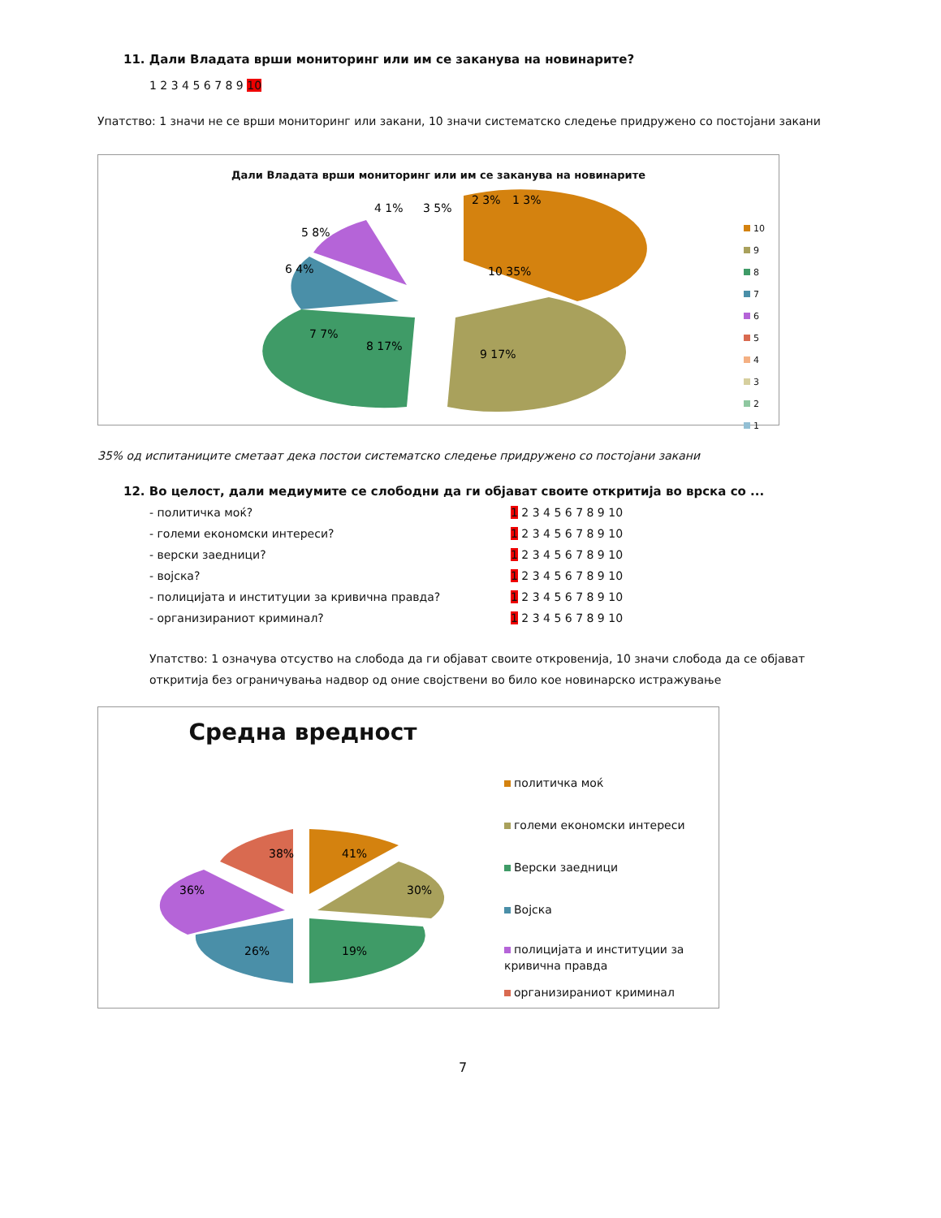11. Дали Владата врши мониторинг или им се заканува на новинарите?
1 2 3 4 5 6 7 8 9 10
Упатство: 1 значи не се врши мониторинг или закани, 10 значи систематско следење придружено со постојани закани
Дали Владата врши мониторинг или им се заканува на новинарите
10 35%
9 17%
8 17%
7 7%
6 4%
5 8%
4 1%
3 5%
2 3%
1 3%
10
9
8
7
6
5
4
3
2
1
35% од испитаниците сметаат дека постои систематско следење придружено со постојани закани
12. Во целост, дали медиумите се слободни да ги објават своите откритија во врска со ...
- политичка моќ? 1 2 3 4 5 6 7 8 9 10
- големи економски интереси? 1 2 3 4 5 6 7 8 9 10
- верски заедници? 1 2 3 4 5 6 7 8 9 10
- војска? 1 2 3 4 5 6 7 8 9 10
- полицијата и институции за кривична правда? 1 2 3 4 5 6 7 8 9 10
- организираниот криминал? 1 2 3 4 5 6 7 8 9 10
Упатство: 1 означува отсуство на слобода да ги објават своите откровенија, 10 значи слобода да се објават откритија без ограничувања надвор од оние својствени во било кое новинарско истражување
Средна вредност
41%
30%
19%
26%
36%
38%
политичка моќ
големи економски интереси
Верски заедници
Војска
полицијата и институции за кривична правда
организираниот криминал
7